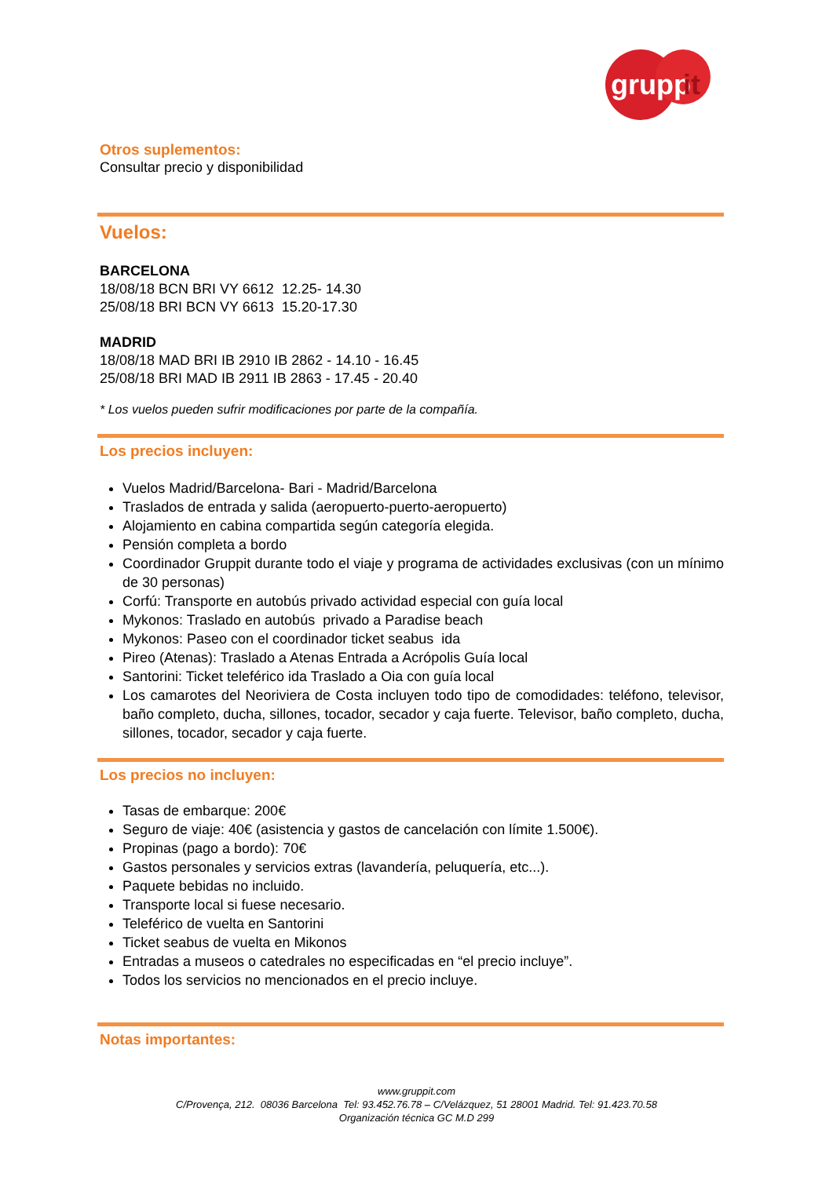grupp
it
Otros suplementos:
Consultar precio y disponibilidad
Vuelos:
BARCELONA
18/08/18 BCN BRI VY 6612 12.25- 14.30
25/08/18 BRI BCN VY 6613 15.20-17.30
MADRID
18/08/18 MAD BRI IB 2910 IB 2862 - 14.10 - 16.45
25/08/18 BRI MAD IB 2911 IB 2863 - 17.45 - 20.40
* Los vuelos pueden sufrir modificaciones por parte de la compañía.
Los precios incluyen:
Vuelos Madrid/Barcelona- Bari - Madrid/Barcelona
Traslados de entrada y salida (aeropuerto-puerto-aeropuerto)
Alojamiento en cabina compartida según categoría elegida.
Pensión completa a bordo
Coordinador Gruppit durante todo el viaje y programa de actividades exclusivas (con un mínimo de 30 personas)
Corfú: Transporte en autobús privado actividad especial con guía local
Mykonos: Traslado en autobús privado a Paradise beach
Mykonos: Paseo con el coordinador ticket seabus ida
Pireo (Atenas): Traslado a Atenas Entrada a Acrópolis Guía local
Santorini: Ticket teleférico ida Traslado a Oia con guía local
Los camarotes del Neoriviera de Costa incluyen todo tipo de comodidades: teléfono, televisor, baño completo, ducha, sillones, tocador, secador y caja fuerte. Televisor, baño completo, ducha, sillones, tocador, secador y caja fuerte.
Los precios no incluyen:
Tasas de embarque: 200€
Seguro de viaje: 40€ (asistencia y gastos de cancelación con límite 1.500€).
Propinas (pago a bordo): 70€
Gastos personales y servicios extras (lavandería, peluquería, etc...).
Paquete bebidas no incluido.
Transporte local si fuese necesario.
Teleférico de vuelta en Santorini
Ticket seabus de vuelta en Mikonos
Entradas a museos o catedrales no especificadas en “el precio incluye”.
Todos los servicios no mencionados en el precio incluye.
Notas importantes:
www.gruppit.com
C/Provença, 212. 08036 Barcelona Tel: 93.452.76.78 – C/Velázquez, 51 28001 Madrid. Tel: 91.423.70.58
Organización técnica GC M.D 299